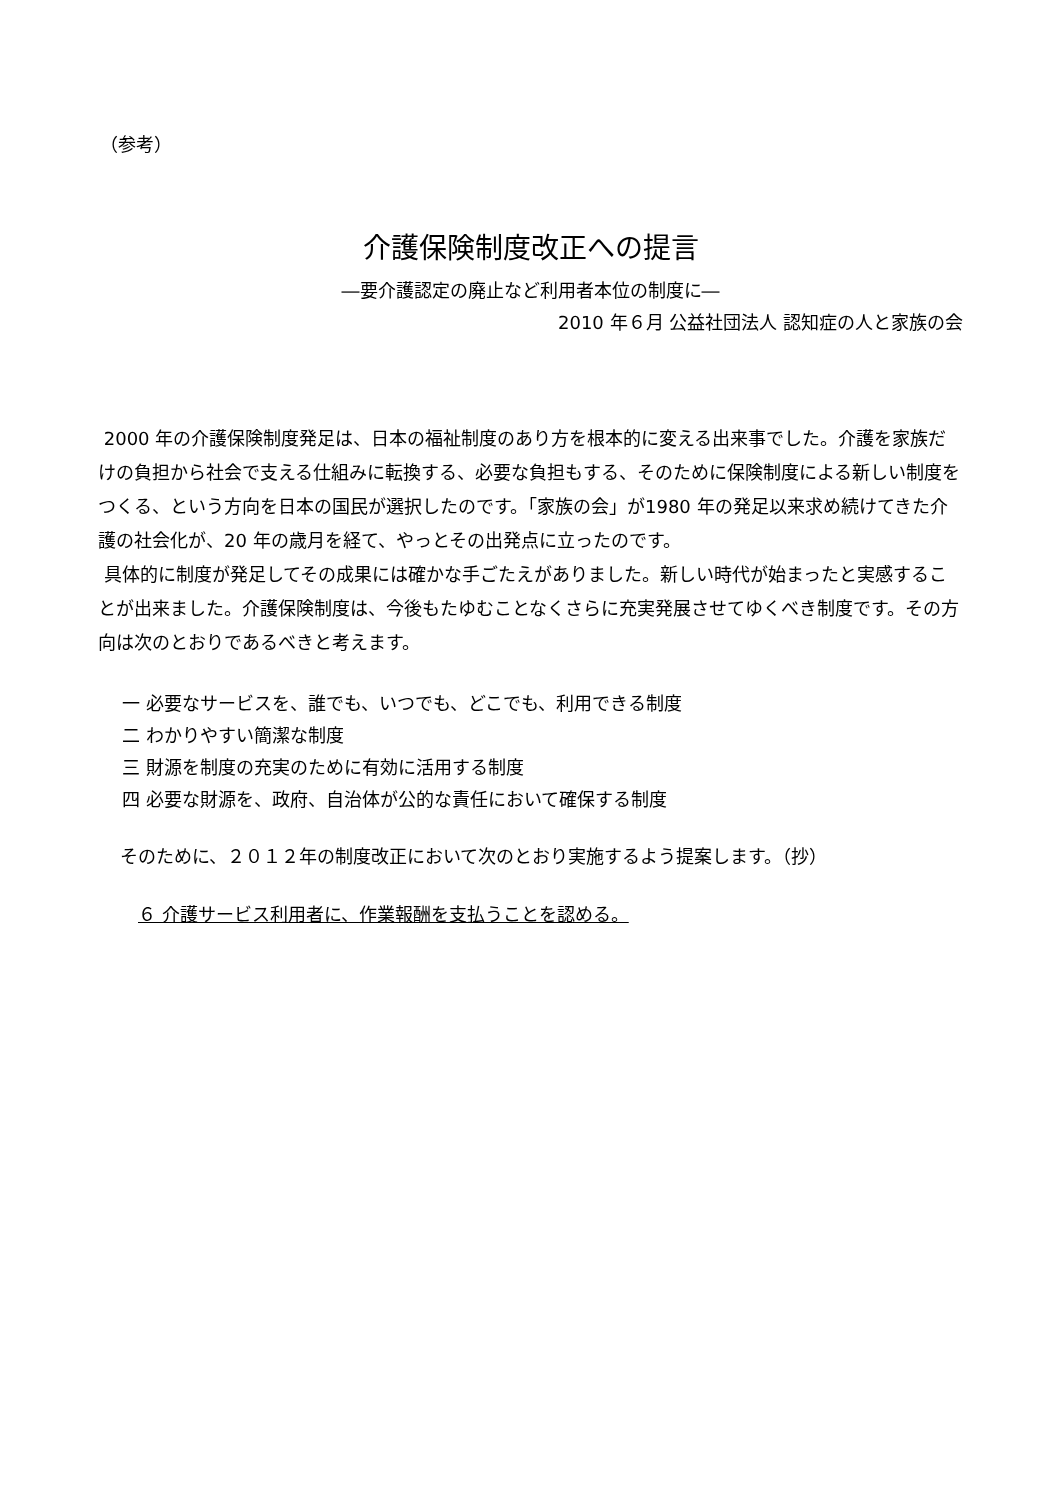（参考）
介護保険制度改正への提言
―要介護認定の廃止など利用者本位の制度に―
2010 年６月 公益社団法人 認知症の人と家族の会
2000 年の介護保険制度発足は、日本の福祉制度のあり方を根本的に変える出来事でした。介護を家族だけの負担から社会で支える仕組みに転換する、必要な負担もする、そのために保険制度による新しい制度をつくる、という方向を日本の国民が選択したのです。「家族の会」が1980 年の発足以来求め続けてきた介護の社会化が、20 年の歳月を経て、やっとその出発点に立ったのです。
具体的に制度が発足してその成果には確かな手ごたえがありました。新しい時代が始まったと実感することが出来ました。介護保険制度は、今後もたゆむことなくさらに充実発展させてゆくべき制度です。その方向は次のとおりであるべきと考えます。
一 必要なサービスを、誰でも、いつでも、どこでも、利用できる制度
二 わかりやすい簡潔な制度
三 財源を制度の充実のために有効に活用する制度
四 必要な財源を、政府、自治体が公的な責任において確保する制度
そのために、２０１２年の制度改正において次のとおり実施するよう提案します。（抄）
６ 介護サービス利用者に、作業報酬を支払うことを認める。